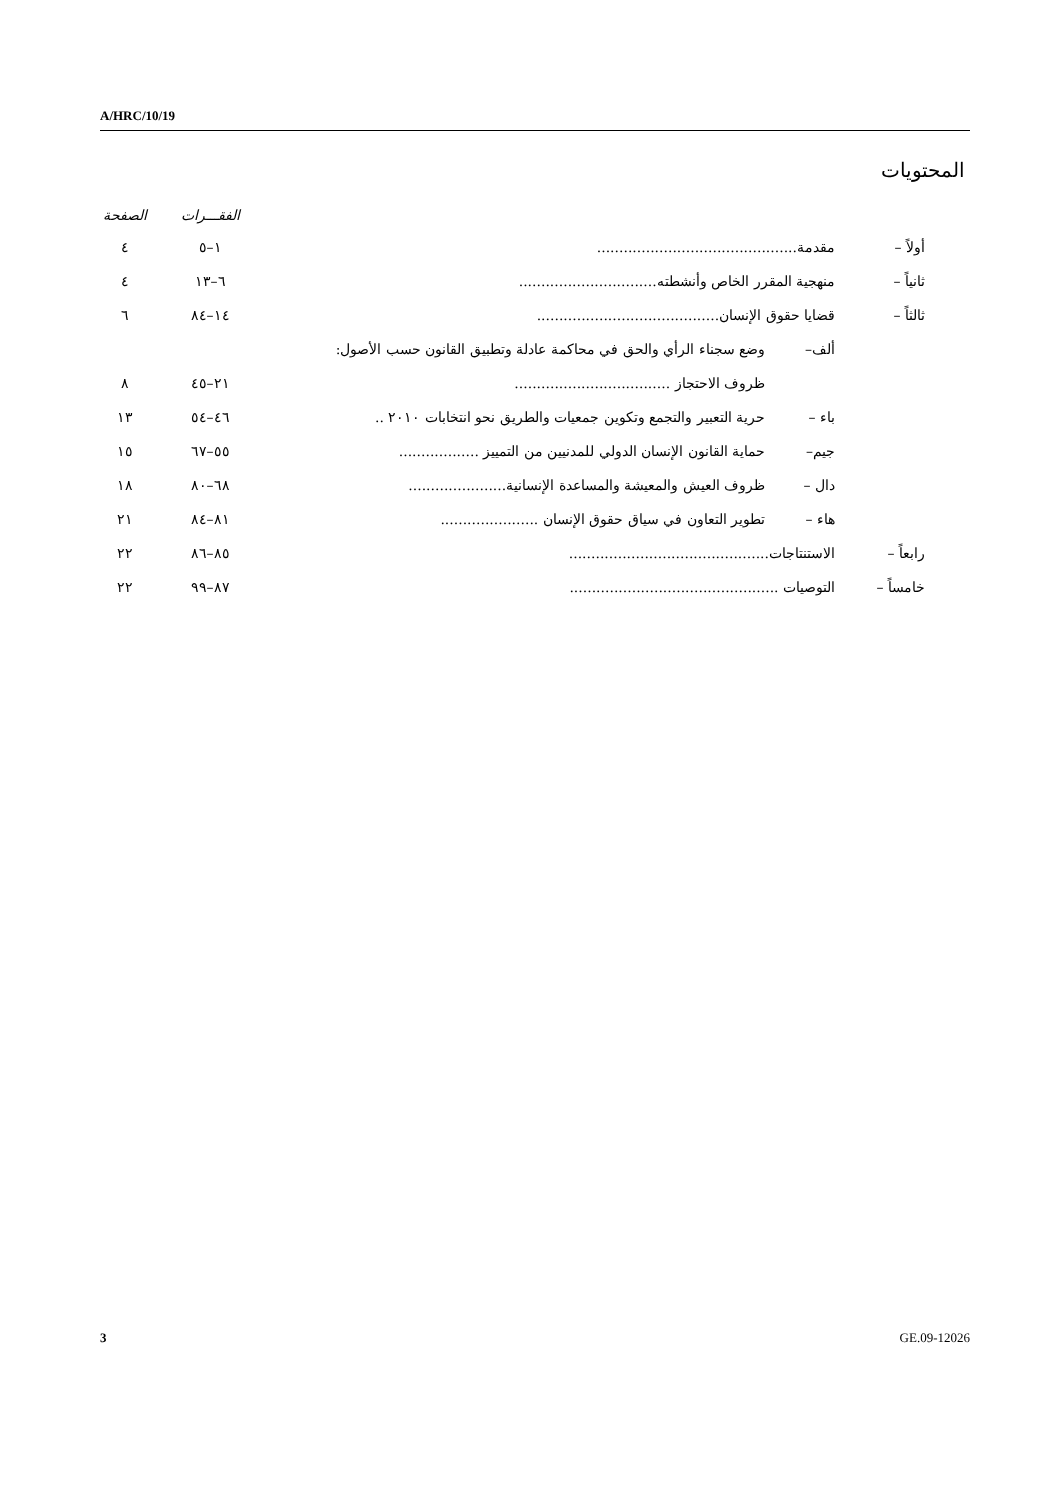A/HRC/10/19
المحتويات
| | | | الفقـــرات | الصفحة |
| --- | --- | --- | --- | --- |
| أولاً – | مقدمة............................................. | | ١–٥ | ٤ |
| ثانياً – | منهجية المقرر الخاص وأنشطته............................... | | ٦–١٣ | ٤ |
| ثالثاً – | قضايا حقوق الإنسان......................................... | | ١٤–٨٤ | ٦ |
| | ألف– | وضع سجناء الرأي والحق في محاكمة عادلة وتطبيق القانون حسب الأصول: | | |
| | | ظروف الاحتجاز ................................... | ٢١–٤٥ | ٨ |
| | باء – | حرية التعبير والتجمع وتكوين جمعيات والطريق نحو انتخابات ٢٠١٠ .. | ٤٦–٥٤ | ١٣ |
| | جيم– | حماية القانون الإنسان الدولي للمدنيين من التمييز .................. | ٥٥–٦٧ | ١٥ |
| | دال – | ظروف العيش والمعيشة والمساعدة الإنسانية...................... | ٦٨–٨٠ | ١٨ |
| | هاء – | تطوير التعاون في سياق حقوق الإنسان ...................... | ٨١–٨٤ | ٢١ |
| رابعاً – | الاستنتاجات............................................. | | ٨٥–٨٦ | ٢٢ |
| خامساً – | التوصيات ............................................... | | ٨٧–٩٩ | ٢٢ |
3 GE.09-12026